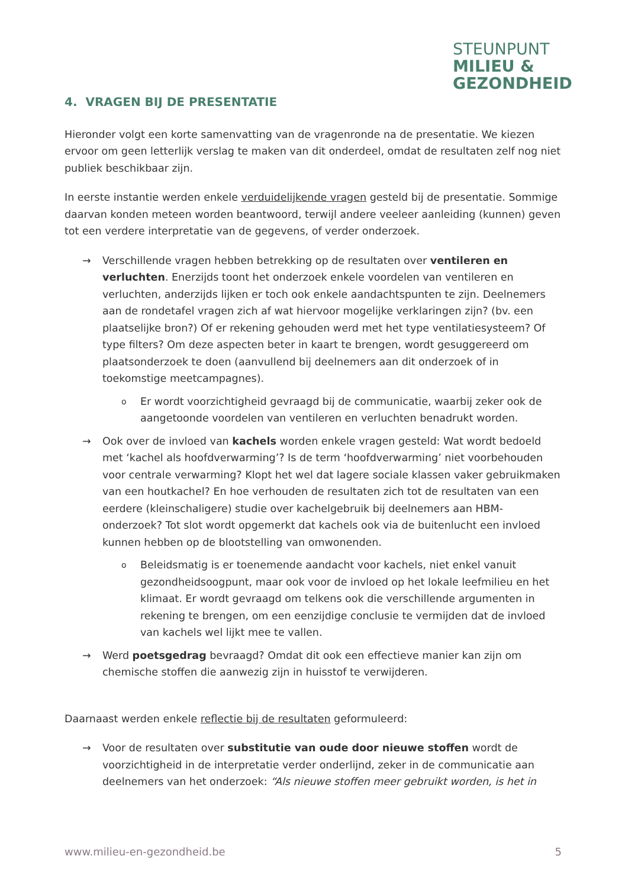STEUNPUNT
MILIEU &
GEZONDHEID
4. VRAGEN BIJ DE PRESENTATIE
Hieronder volgt een korte samenvatting van de vragenronde na de presentatie. We kiezen ervoor om geen letterlijk verslag te maken van dit onderdeel, omdat de resultaten zelf nog niet publiek beschikbaar zijn.
In eerste instantie werden enkele verduidelijkende vragen gesteld bij de presentatie. Sommige daarvan konden meteen worden beantwoord, terwijl andere veeleer aanleiding (kunnen) geven tot een verdere interpretatie van de gegevens, of verder onderzoek.
→ Verschillende vragen hebben betrekking op de resultaten over ventileren en verluchten. Enerzijds toont het onderzoek enkele voordelen van ventileren en verluchten, anderzijds lijken er toch ook enkele aandachtspunten te zijn. Deelnemers aan de rondetafel vragen zich af wat hiervoor mogelijke verklaringen zijn? (bv. een plaatselijke bron?) Of er rekening gehouden werd met het type ventilatiesysteem? Of type filters? Om deze aspecten beter in kaart te brengen, wordt gesuggereerd om plaatsonderzoek te doen (aanvullend bij deelnemers aan dit onderzoek of in toekomstige meetcampagnes).
o
Er wordt voorzichtigheid gevraagd bij de communicatie, waarbij zeker ook de aangetoonde voordelen van ventileren en verluchten benadrukt worden.
→ Ook over de invloed van kachels worden enkele vragen gesteld: Wat wordt bedoeld met ‘kachel als hoofdverwarming’? Is de term ‘hoofdverwarming’ niet voorbehouden voor centrale verwarming? Klopt het wel dat lagere sociale klassen vaker gebruikmaken van een houtkachel? En hoe verhouden de resultaten zich tot de resultaten van een eerdere (kleinschaligere) studie over kachelgebruik bij deelnemers aan HBM-onderzoek? Tot slot wordt opgemerkt dat kachels ook via de buitenlucht een invloed kunnen hebben op de blootstelling van omwonenden.
o
Beleidsmatig is er toenemende aandacht voor kachels, niet enkel vanuit gezondheidsoogpunt, maar ook voor de invloed op het lokale leefmilieu en het klimaat. Er wordt gevraagd om telkens ook die verschillende argumenten in rekening te brengen, om een eenzijdige conclusie te vermijden dat de invloed van kachels wel lijkt mee te vallen.
→ Werd poetsgedrag bevraagd? Omdat dit ook een effectieve manier kan zijn om chemische stoffen die aanwezig zijn in huisstof te verwijderen.
Daarnaast werden enkele reflectie bij de resultaten geformuleerd:
→ Voor de resultaten over substitutie van oude door nieuwe stoffen wordt de voorzichtigheid in de interpretatie verder onderlijnd, zeker in de communicatie aan deelnemers van het onderzoek: “Als nieuwe stoffen meer gebruikt worden, is het in
www.milieu-en-gezondheid.be 5